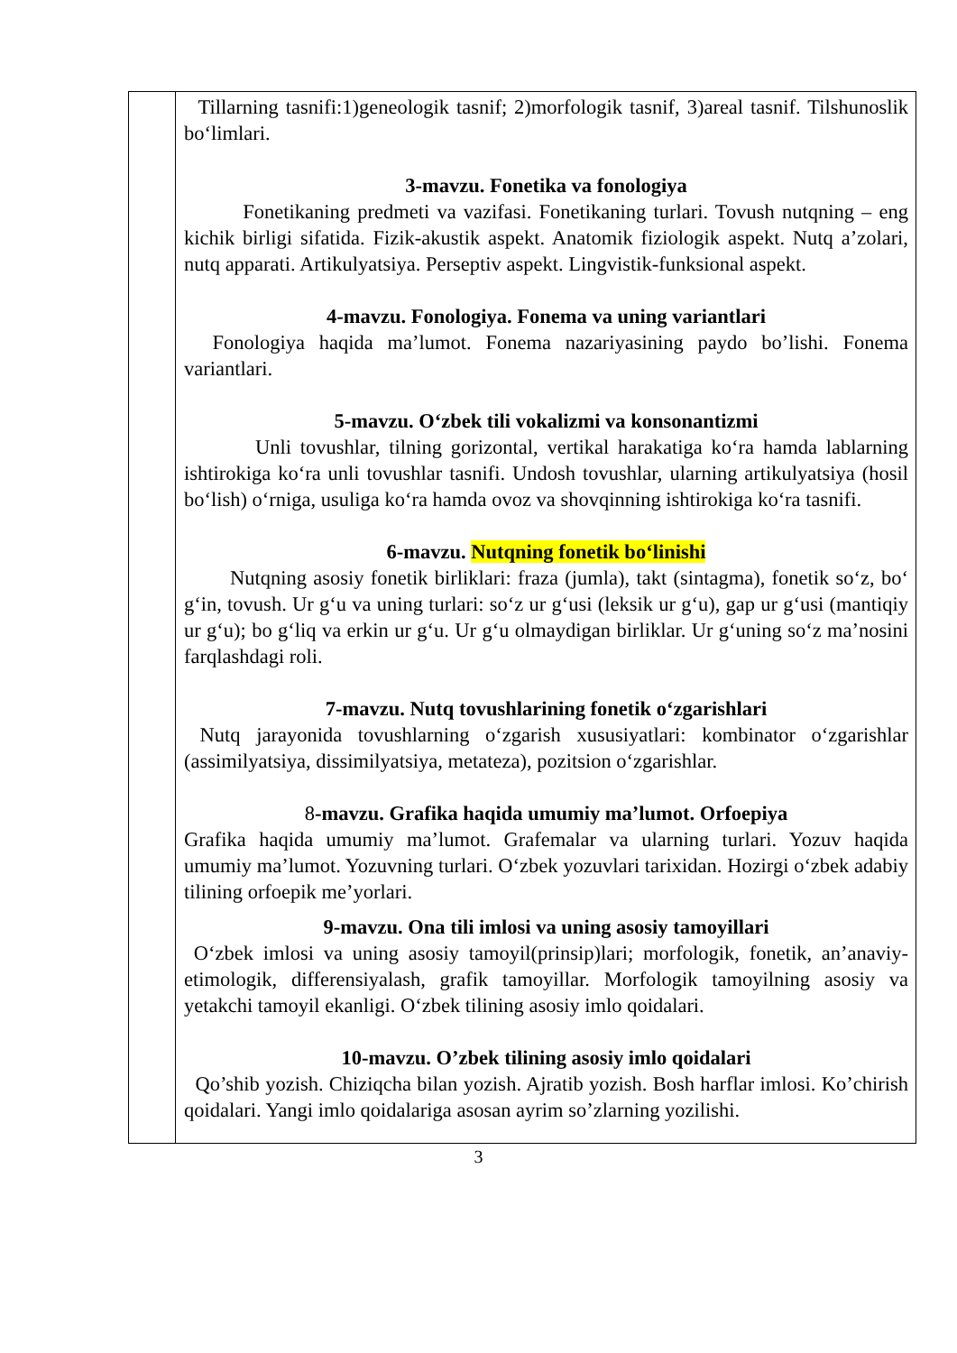| | Tillarning tasnifi:1)geneologik tasnif; 2)morfologik tasnif, 3)areal tasnif. Tilshunoslik bo‘limlari. 3-mavzu. Fonetika va fonologiya Fonetikaning predmeti va vazifasi. Fonetikaning turlari. Tovush nutqning – eng kichik birligi sifatida. Fizik-akustik aspekt. Anatomik fiziologik aspekt. Nutq a’zolari, nutq apparati. Artikulyatsiya. Perseptiv aspekt. Lingvistik-funksional aspekt. 4-mavzu. Fonologiya. Fonema va uning variantlari Fonologiya haqida ma’lumot. Fonema nazariyasining paydo bo’lishi. Fonema variantlari. 5-mavzu. O‘zbek tili vokalizmi va konsonantizmi Unli tovushlar, tilning gorizontal, vertikal harakatiga ko‘ra hamda lablarning ishtirokiga ko‘ra unli tovushlar tasnifi. Undosh tovushlar, ularning artikulyatsiya (hosil bo‘lish) o‘rniga, usuliga ko‘ra hamda ovoz va shovqinning ishtirokiga ko‘ra tasnifi. 6-mavzu. Nutqning fonetik bo‘linishi Nutqning asosiy fonetik birliklari: fraza (jumla), takt (sintagma), fonetik so‘z, bo‘ g‘in, tovush. Ur g‘u va uning turlari: so‘z ur g‘usi (leksik ur g‘u), gap ur g‘usi (mantiqiy ur g‘u); bo g‘liq va erkin ur g‘u. Ur g‘u olmaydigan birliklar. Ur g‘uning so‘z ma’nosini farqlashdagi roli. 7-mavzu. Nutq tovushlarining fonetik o‘zgarishlari Nutq jarayonida tovushlarning o‘zgarish xususiyatlari: kombinator o‘zgarishlar (assimilyatsiya, dissimilyatsiya, metateza), pozitsion o‘zgarishlar. 8 -mavzu. Grafika haqida umumiy ma’lumot. Orfoepiya Grafika haqida umumiy ma’lumot. Grafemalar va ularning turlari. Yozuv haqida umumiy ma’lumot. Yozuvning turlari. O‘zbek yozuvlari tarixidan. Hozirgi o‘zbek adabiy tilining orfoepik me’yorlari. 9-mavzu. Ona tili imlosi va uning asosiy tamoyillari O‘zbek imlosi va uning asosiy tamoyil(prinsip)lari; morfologik, fonetik, an’anaviy-etimologik, differensiyalash, grafik tamoyillar. Morfologik tamoyilning asosiy va yetakchi tamoyil ekanligi. O‘zbek tilining asosiy imlo qoidalari. 10-mavzu. O’zbek tilining asosiy imlo qoidalari Qo’shib yozish. Chiziqcha bilan yozish. Ajratib yozish. Bosh harflar imlosi. Ko’chirish qoidalari. Yangi imlo qoidalariga asosan ayrim so’zlarning yozilishi. |
3